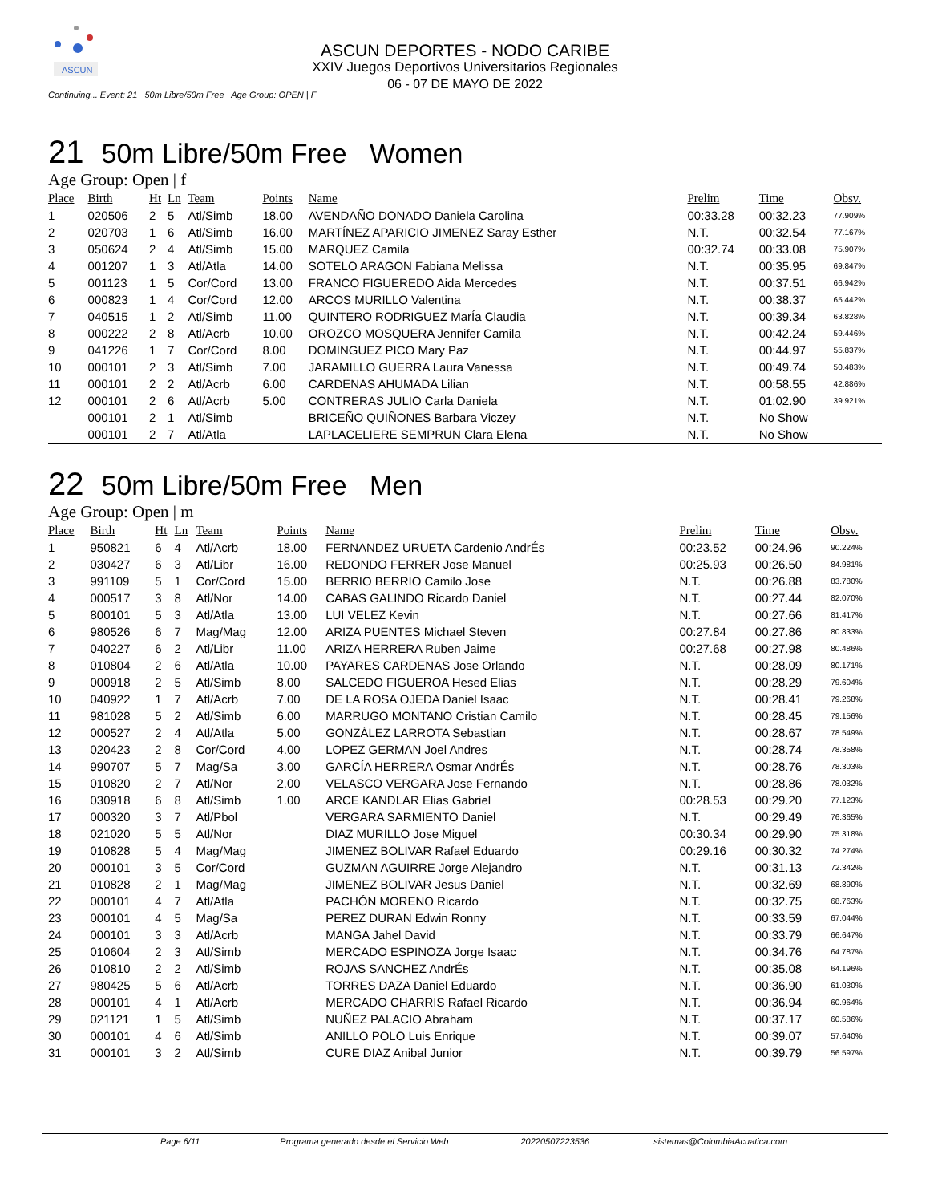ASCUN
ASCUN DEPORTES - NODO CARIBE
XXIV Juegos Deportivos Universitarios Regionales
06 - 07 DE MAYO DE 2022
Continuing... Event: 21 50m Libre/50m Free Age Group: OPEN | F
21 50m Libre/50m Free Women
Age Group: Open | f
| Place | Birth | Ht | Ln | Team | Points | Name | Prelim | Time | Obsv. |
| --- | --- | --- | --- | --- | --- | --- | --- | --- | --- |
| 1 | 020506 | 2 | 5 | Atl/Simb | 18.00 | AVENDAÑO DONADO Daniela Carolina | 00:33.28 | 00:32.23 | 77.909% |
| 2 | 020703 | 1 | 6 | Atl/Simb | 16.00 | MARTÍNEZ APARICIO JIMENEZ Saray Esther | N.T. | 00:32.54 | 77.167% |
| 3 | 050624 | 2 | 4 | Atl/Simb | 15.00 | MARQUEZ Camila | 00:32.74 | 00:33.08 | 75.907% |
| 4 | 001207 | 1 | 3 | Atl/Atla | 14.00 | SOTELO ARAGON Fabiana Melissa | N.T. | 00:35.95 | 69.847% |
| 5 | 001123 | 1 | 5 | Cor/Cord | 13.00 | FRANCO FIGUEREDO Aida Mercedes | N.T. | 00:37.51 | 66.942% |
| 6 | 000823 | 1 | 4 | Cor/Cord | 12.00 | ARCOS MURILLO Valentina | N.T. | 00:38.37 | 65.442% |
| 7 | 040515 | 1 | 2 | Atl/Simb | 11.00 | QUINTERO RODRIGUEZ MarÍa Claudia | N.T. | 00:39.34 | 63.828% |
| 8 | 000222 | 2 | 8 | Atl/Acrb | 10.00 | OROZCO MOSQUERA Jennifer Camila | N.T. | 00:42.24 | 59.446% |
| 9 | 041226 | 1 | 7 | Cor/Cord | 8.00 | DOMINGUEZ PICO Mary Paz | N.T. | 00:44.97 | 55.837% |
| 10 | 000101 | 2 | 3 | Atl/Simb | 7.00 | JARAMILLO GUERRA Laura Vanessa | N.T. | 00:49.74 | 50.483% |
| 11 | 000101 | 2 | 2 | Atl/Acrb | 6.00 | CARDENAS AHUMADA Lilian | N.T. | 00:58.55 | 42.886% |
| 12 | 000101 | 2 | 6 | Atl/Acrb | 5.00 | CONTRERAS JULIO Carla Daniela | N.T. | 01:02.90 | 39.921% |
| | 000101 | 2 | 1 | Atl/Simb | | BRICEÑO QUIÑONES Barbara Viczey | N.T. | No Show | |
| | 000101 | 2 | 7 | Atl/Atla | | LAPLACELIERE SEMPRUN Clara Elena | N.T. | No Show | |
22 50m Libre/50m Free Men
Age Group: Open | m
| Place | Birth | Ht | Ln | Team | Points | Name | Prelim | Time | Obsv. |
| --- | --- | --- | --- | --- | --- | --- | --- | --- | --- |
| 1 | 950821 | 6 | 4 | Atl/Acrb | 18.00 | FERNANDEZ URUETA Cardenio AndrÉs | 00:23.52 | 00:24.96 | 90.224% |
| 2 | 030427 | 6 | 3 | Atl/Libr | 16.00 | REDONDO FERRER Jose Manuel | 00:25.93 | 00:26.50 | 84.981% |
| 3 | 991109 | 5 | 1 | Cor/Cord | 15.00 | BERRIO BERRIO Camilo Jose | N.T. | 00:26.88 | 83.780% |
| 4 | 000517 | 3 | 8 | Atl/Nor | 14.00 | CABAS GALINDO Ricardo Daniel | N.T. | 00:27.44 | 82.070% |
| 5 | 800101 | 5 | 3 | Atl/Atla | 13.00 | LUI VELEZ Kevin | N.T. | 00:27.66 | 81.417% |
| 6 | 980526 | 6 | 7 | Mag/Mag | 12.00 | ARIZA PUENTES Michael Steven | 00:27.84 | 00:27.86 | 80.833% |
| 7 | 040227 | 6 | 2 | Atl/Libr | 11.00 | ARIZA HERRERA Ruben Jaime | 00:27.68 | 00:27.98 | 80.486% |
| 8 | 010804 | 2 | 6 | Atl/Atla | 10.00 | PAYARES CARDENAS Jose Orlando | N.T. | 00:28.09 | 80.171% |
| 9 | 000918 | 2 | 5 | Atl/Simb | 8.00 | SALCEDO FIGUEROA Hesed Elias | N.T. | 00:28.29 | 79.604% |
| 10 | 040922 | 1 | 7 | Atl/Acrb | 7.00 | DE LA ROSA OJEDA Daniel Isaac | N.T. | 00:28.41 | 79.268% |
| 11 | 981028 | 5 | 2 | Atl/Simb | 6.00 | MARRUGO MONTANO Cristian Camilo | N.T. | 00:28.45 | 79.156% |
| 12 | 000527 | 2 | 4 | Atl/Atla | 5.00 | GONZÁLEZ LARROTA Sebastian | N.T. | 00:28.67 | 78.549% |
| 13 | 020423 | 2 | 8 | Cor/Cord | 4.00 | LOPEZ GERMAN Joel Andres | N.T. | 00:28.74 | 78.358% |
| 14 | 990707 | 5 | 7 | Mag/Sa | 3.00 | GARCÍA HERRERA Osmar AndrÉs | N.T. | 00:28.76 | 78.303% |
| 15 | 010820 | 2 | 7 | Atl/Nor | 2.00 | VELASCO VERGARA Jose Fernando | N.T. | 00:28.86 | 78.032% |
| 16 | 030918 | 6 | 8 | Atl/Simb | 1.00 | ARCE KANDLAR Elias Gabriel | 00:28.53 | 00:29.20 | 77.123% |
| 17 | 000320 | 3 | 7 | Atl/Pbol | | VERGARA SARMIENTO Daniel | N.T. | 00:29.49 | 76.365% |
| 18 | 021020 | 5 | 5 | Atl/Nor | | DIAZ MURILLO Jose Miguel | 00:30.34 | 00:29.90 | 75.318% |
| 19 | 010828 | 5 | 4 | Mag/Mag | | JIMENEZ BOLIVAR Rafael Eduardo | 00:29.16 | 00:30.32 | 74.274% |
| 20 | 000101 | 3 | 5 | Cor/Cord | | GUZMAN AGUIRRE Jorge Alejandro | N.T. | 00:31.13 | 72.342% |
| 21 | 010828 | 2 | 1 | Mag/Mag | | JIMENEZ BOLIVAR Jesus Daniel | N.T. | 00:32.69 | 68.890% |
| 22 | 000101 | 4 | 7 | Atl/Atla | | PACHÓN MORENO Ricardo | N.T. | 00:32.75 | 68.763% |
| 23 | 000101 | 4 | 5 | Mag/Sa | | PEREZ DURAN Edwin Ronny | N.T. | 00:33.59 | 67.044% |
| 24 | 000101 | 3 | 3 | Atl/Acrb | | MANGA Jahel David | N.T. | 00:33.79 | 66.647% |
| 25 | 010604 | 2 | 3 | Atl/Simb | | MERCADO ESPINOZA Jorge Isaac | N.T. | 00:34.76 | 64.787% |
| 26 | 010810 | 2 | 2 | Atl/Simb | | ROJAS SANCHEZ AndrÉs | N.T. | 00:35.08 | 64.196% |
| 27 | 980425 | 5 | 6 | Atl/Acrb | | TORRES DAZA Daniel Eduardo | N.T. | 00:36.90 | 61.030% |
| 28 | 000101 | 4 | 1 | Atl/Acrb | | MERCADO CHARRIS Rafael Ricardo | N.T. | 00:36.94 | 60.964% |
| 29 | 021121 | 1 | 5 | Atl/Simb | | NUÑEZ PALACIO Abraham | N.T. | 00:37.17 | 60.586% |
| 30 | 000101 | 4 | 6 | Atl/Simb | | ANILLO POLO Luis Enrique | N.T. | 00:39.07 | 57.640% |
| 31 | 000101 | 3 | 2 | Atl/Simb | | CURE DIAZ Anibal Junior | N.T. | 00:39.79 | 56.597% |
Page 6/11 Programa generado desde el Servicio Web 20220507223536 sistemas@ColombiaAcuatica.com